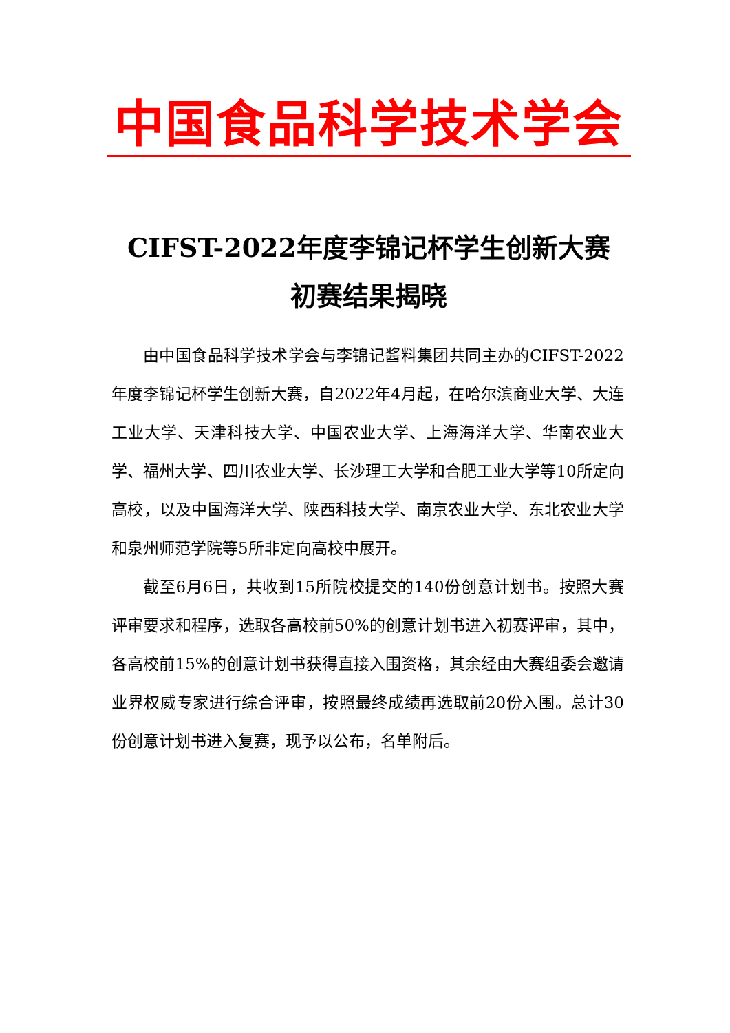中国食品科学技术学会
CIFST-2022年度李锦记杯学生创新大赛
初赛结果揭晓
由中国食品科学技术学会与李锦记酱料集团共同主办的CIFST-2022年度李锦记杯学生创新大赛，自2022年4月起，在哈尔滨商业大学、大连工业大学、天津科技大学、中国农业大学、上海海洋大学、华南农业大学、福州大学、四川农业大学、长沙理工大学和合肥工业大学等10所定向高校，以及中国海洋大学、陕西科技大学、南京农业大学、东北农业大学和泉州师范学院等5所非定向高校中展开。
截至6月6日，共收到15所院校提交的140份创意计划书。按照大赛评审要求和程序，选取各高校前50%的创意计划书进入初赛评审，其中，各高校前15%的创意计划书获得直接入围资格，其余经由大赛组委会邀请业界权威专家进行综合评审，按照最终成绩再选取前20份入围。总计30份创意计划书进入复赛，现予以公布，名单附后。